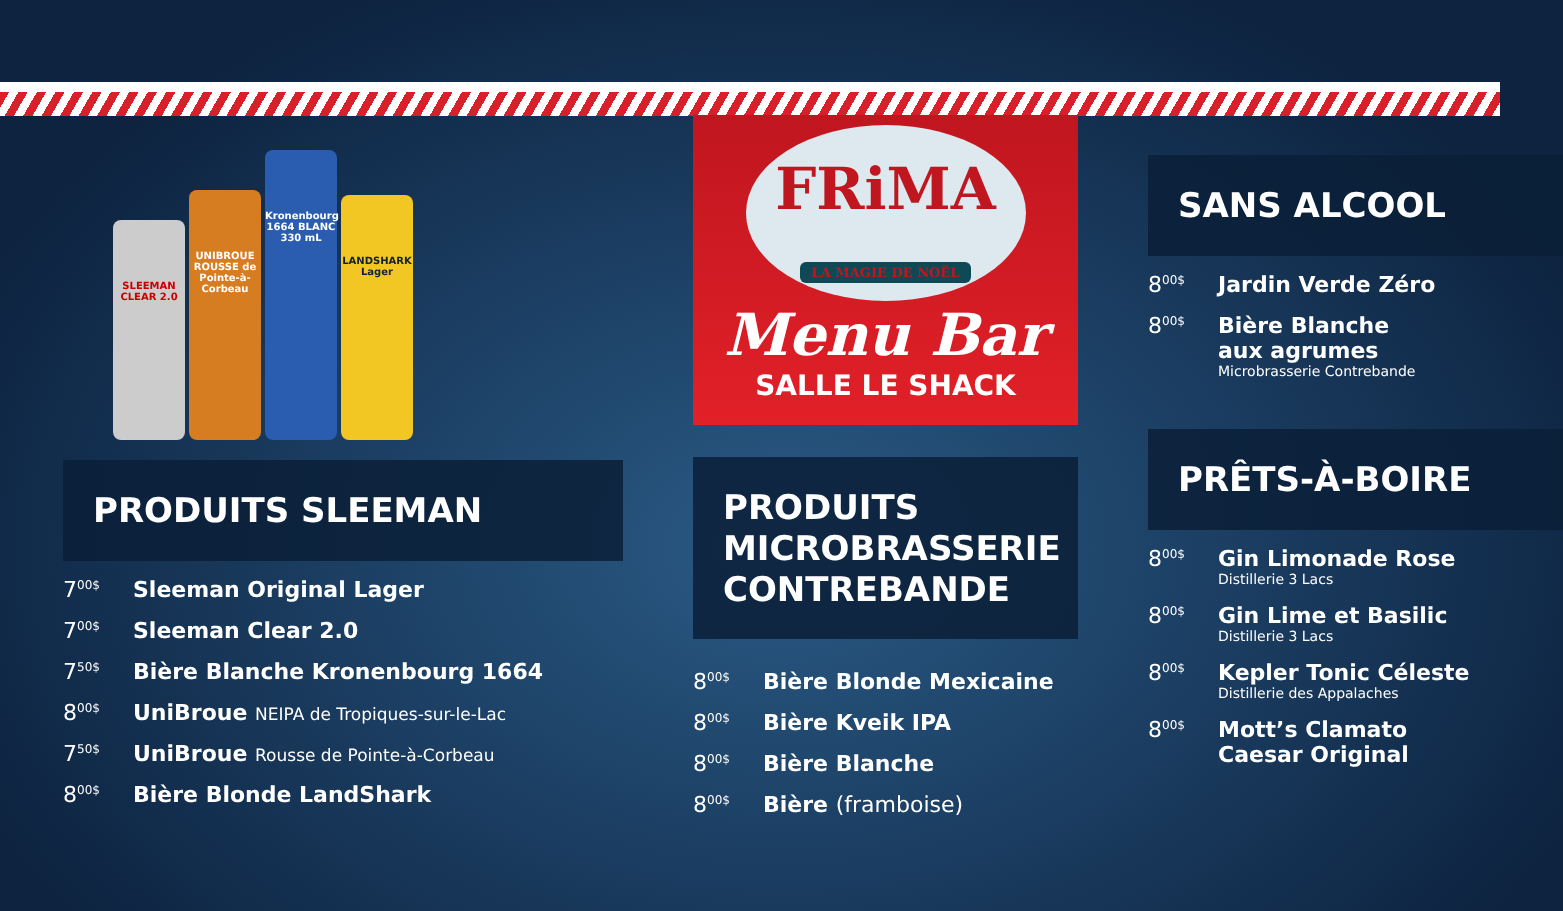SLEEMAN CLEAR 2.0
UNIBROUE ROUSSE de Pointe-à-Corbeau
Kronenbourg 1664 BLANC 330 mL
LANDSHARK Lager
PRODUITS SLEEMAN
7<sup>00$</sup> Sleeman Original Lager
7<sup>00$</sup> Sleeman Clear 2.0
7<sup>50$</sup> Bière Blanche Kronenbourg 1664
8<sup>00$</sup> UniBroue NEIPA de Tropiques-sur-le-Lac
7<sup>50$</sup> UniBroue Rousse de Pointe-à-Corbeau
8<sup>00$</sup> Bière Blonde LandShark
FRiMA
LA MAGIE DE NOËL
Menu Bar
SALLE LE SHACK
PRODUITS MICROBRASSERIE CONTREBANDE
8<sup>00$</sup> Bière Blonde Mexicaine
8<sup>00$</sup> Bière Kveik IPA
8<sup>00$</sup> Bière Blanche
8<sup>00$</sup> Bière (framboise)
SANS ALCOOL
8<sup>00$</sup> Jardin Verde Zéro
8<sup>00$</sup> Bière Blanche
aux agrumes
Microbrasserie Contrebande
PRÊTS-À-BOIRE
8<sup>00$</sup> Gin Limonade Rose
Distillerie 3 Lacs
8<sup>00$</sup> Gin Lime et Basilic
Distillerie 3 Lacs
8<sup>00$</sup> Kepler Tonic Céleste
Distillerie des Appalaches
8<sup>00$</sup> Mott’s Clamato
Caesar Original